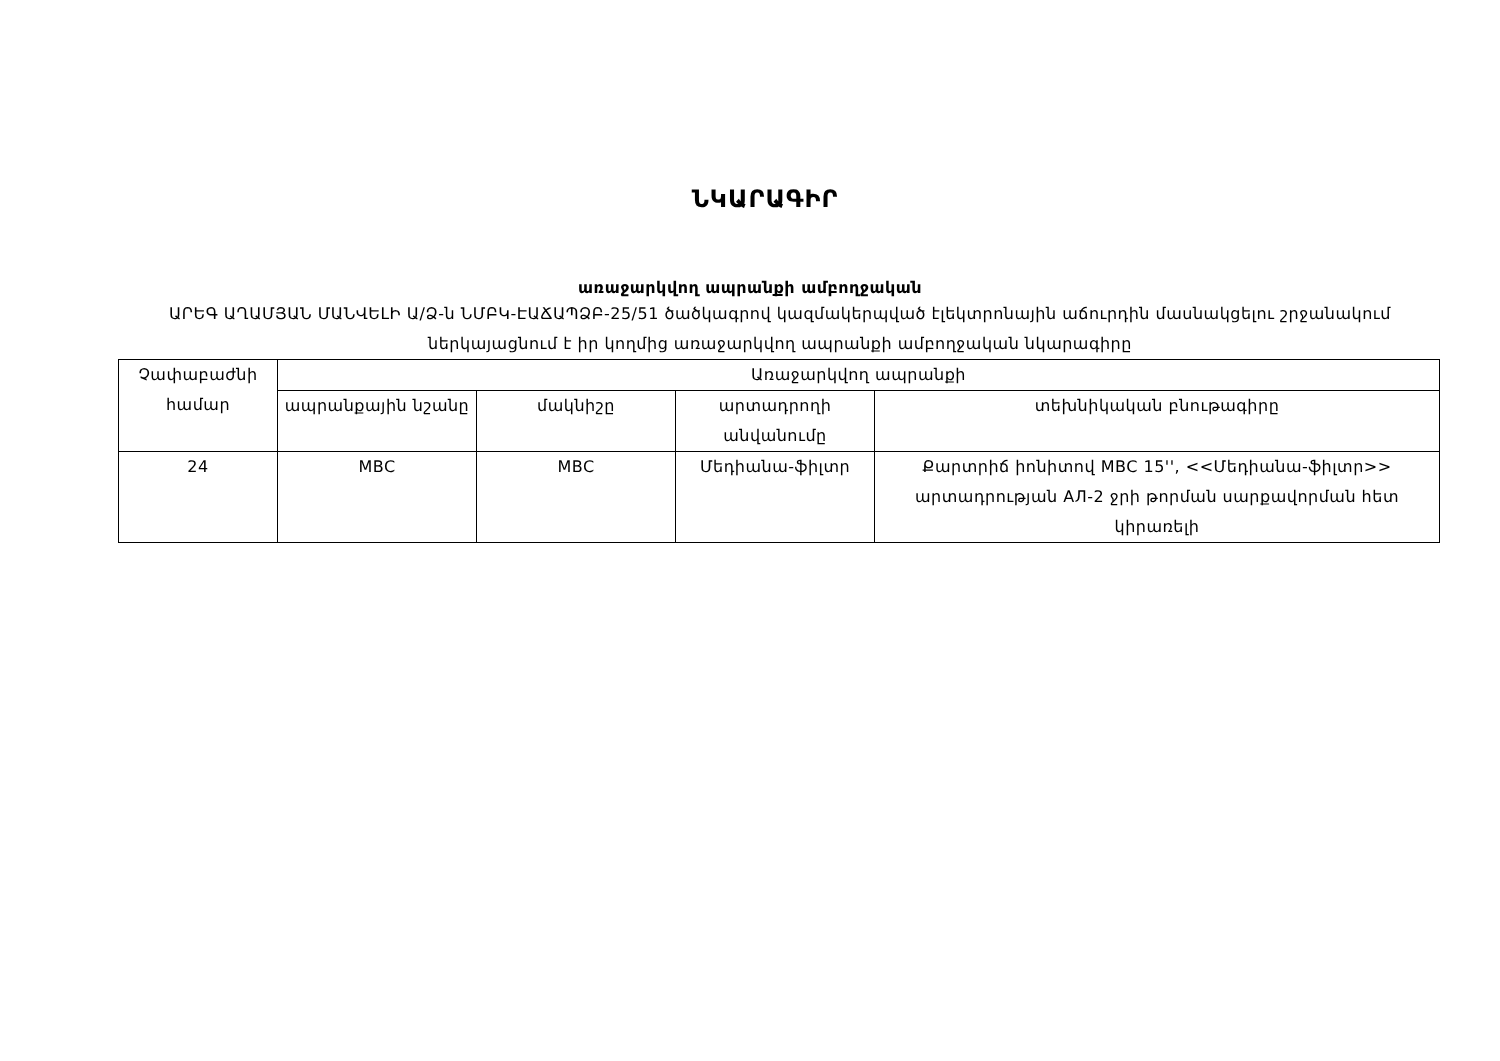ՆԿԱՐԱԳԻՐ
առաջարկվող ապրանքի ամբողջական
ԱՐԵԳ ԱՂԱՄՅԱՆ ՄԱՆՎԵԼԻ Ա/Ձ-ն ՆՄԲԿ-ԷԱՃԱՊՁԲ-25/51 ծածկագրով կազմակերպված էլեկտրոնային աճուրդին մասնակցելու շրջանակում ներկայացնում է իր կողմից առաջարկվող ապրանքի ամբողջական նկարագիրը
| Չափաբաժնի համար | Առաջարկվող ապրանքի | | | |
| --- | --- | --- | --- | --- |
| | ապրանքային նշանը | մակնիշը | արտադրողի անվանումը | տեխնիկական բնութագիրը |
| 24 | MBC | MBC | Մեդիանա-ֆիլտր | Քարտրիճ իոնիտով MBC 15'', <<Մեդիանա-ֆիլտր>> արտադրության АЛ-2 ջրի թորման սարքավորման հետ կիրառելի |